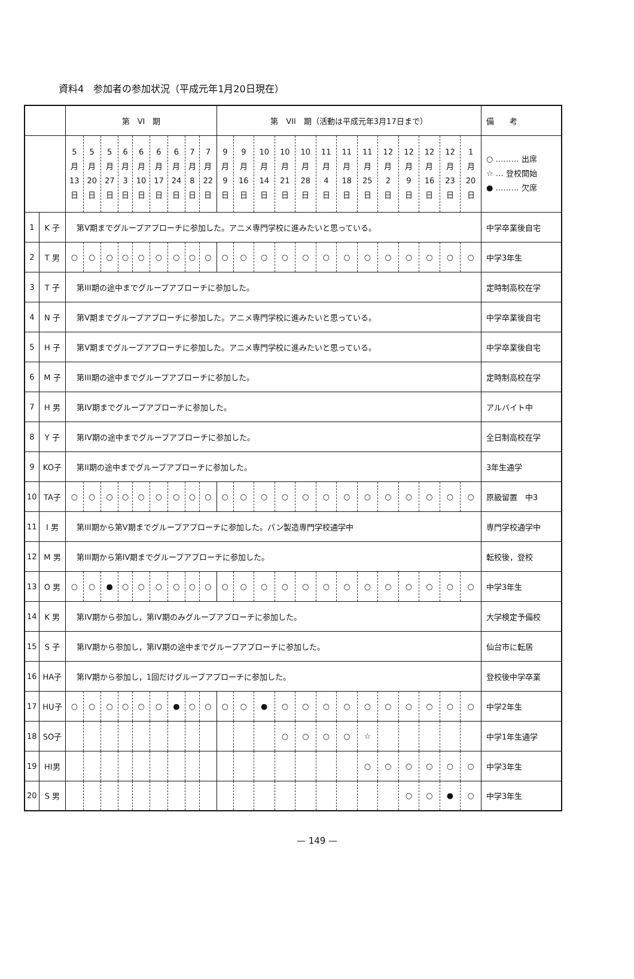資料4　参加者の参加状況（平成元年1月20日現在）
| | | 第 VI 期 | | | | | | | | | 第 VII 期（活動は平成元年3月17日まで） | | | | | | | | | | | | | 備 考 |
| --- | --- | --- | --- | --- | --- | --- | --- | --- | --- | --- | --- | --- | --- | --- | --- | --- | --- | --- | --- | --- | --- | --- | --- | --- |
| | | 5 月 13 日 | 5 月 20 日 | 5 月 27 日 | 6 月 3 日 | 6 月 10 日 | 6 月 17 日 | 6 月 24 日 | 7 月 8 日 | 7 月 22 日 | 9 月 9 日 | 9 月 16 日 | 10 月 14 日 | 10 月 21 日 | 10 月 28 日 | 11 月 4 日 | 11 月 18 日 | 11 月 25 日 | 12 月 2 日 | 12 月 9 日 | 12 月 16 日 | 12 月 23 日 | 1 月 20 日 | ○ ……… 出席 ☆ … 登校開始 ● ……… 欠席 |
| 1 | K 子 | 第V期までグループアプローチに参加した。アニメ専門学校に進みたいと思っている。 | | | | | | | | | | | | | | | | | | | | | | 中学卒業後自宅 |
| 2 | T 男 | ○ | ○ | ○ | ○ | ○ | ○ | ○ | ○ | ○ | ○ | ○ | ○ | ○ | ○ | ○ | ○ | ○ | ○ | ○ | ○ | ○ | ○ | 中学3年生 |
| 3 | T 子 | 第III期の途中までグループアプローチに参加した。 | | | | | | | | | | | | | | | | | | | | | | 定時制高校在学 |
| 4 | N 子 | 第V期までグループアプローチに参加した。アニメ専門学校に進みたいと思っている。 | | | | | | | | | | | | | | | | | | | | | | 中学卒業後自宅 |
| 5 | H 子 | 第V期までグループアプローチに参加した。アニメ専門学校に進みたいと思っている。 | | | | | | | | | | | | | | | | | | | | | | 中学卒業後自宅 |
| 6 | M 子 | 第III期の途中までグループアプローチに参加した。 | | | | | | | | | | | | | | | | | | | | | | 定時制高校在学 |
| 7 | H 男 | 第IV期までグループアプローチに参加した。 | | | | | | | | | | | | | | | | | | | | | | アルバイト中 |
| 8 | Y 子 | 第IV期の途中までグループアプローチに参加した。 | | | | | | | | | | | | | | | | | | | | | | 全日制高校在学 |
| 9 | KO子 | 第II期の途中までグループアプローチに参加した。 | | | | | | | | | | | | | | | | | | | | | | 3年生通学 |
| 10 | TA子 | ○ | ○ | ○ | ○ | ○ | ○ | ○ | ○ | ○ | ○ | ○ | ○ | ○ | ○ | ○ | ○ | ○ | ○ | ○ | ○ | ○ | ○ | 原級留置 中3 |
| 11 | I 男 | 第III期から第V期までグループアプローチに参加した。パン製造専門学校通学中 | | | | | | | | | | | | | | | | | | | | | | 専門学校通学中 |
| 12 | M 男 | 第III期から第IV期までグループアプローチに参加した。 | | | | | | | | | | | | | | | | | | | | | | 転校後，登校 |
| 13 | O 男 | ○ | ○ | ● | ○ | ○ | ○ | ○ | ○ | ○ | ○ | ○ | ○ | ○ | ○ | ○ | ○ | ○ | ○ | ○ | ○ | ○ | ○ | 中学3年生 |
| 14 | K 男 | 第IV期から参加し，第IV期のみグループアプローチに参加した。 | | | | | | | | | | | | | | | | | | | | | | 大学検定予備校 |
| 15 | S 子 | 第IV期から参加し，第IV期の途中までグループアプローチに参加した。 | | | | | | | | | | | | | | | | | | | | | | 仙台市に転居 |
| 16 | HA子 | 第IV期から参加し，1回だけグループアプローチに参加した。 | | | | | | | | | | | | | | | | | | | | | | 登校後中学卒業 |
| 17 | HU子 | ○ | ○ | ○ | ○ | ○ | ○ | ● | ○ | ○ | ○ | ○ | ● | ○ | ○ | ○ | ○ | ○ | ○ | ○ | ○ | ○ | ○ | 中学2年生 |
| 18 | SO子 | | | | | | | | | | | | | ○ | ○ | ○ | ○ | ☆ | | | | | | 中学1年生通学 |
| 19 | HI男 | | | | | | | | | | | | | | | | | ○ | ○ | ○ | ○ | ○ | ○ | 中学3年生 |
| 20 | S 男 | | | | | | | | | | | | | | | | | | | ○ | ○ | ● | ○ | 中学3年生 |
— 149 —